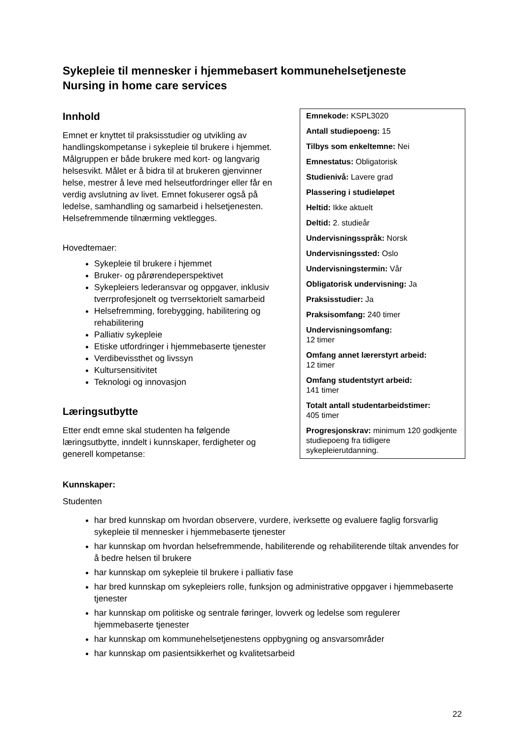Sykepleie til mennesker i hjemmebasert kommunehelsetjeneste
Nursing in home care services
Emnekode: KSPL3020
Antall studiepoeng: 15
Tilbys som enkeltemne: Nei
Emnestatus: Obligatorisk
Studienivå: Lavere grad
Plassering i studieløpet
Heltid: Ikke aktuelt
Deltid: 2. studieår
Undervisningsspråk: Norsk
Undervisningssted: Oslo
Undervisningstermin: Vår
Obligatorisk undervisning: Ja
Praksisstudier: Ja
Praksisomfang: 240 timer
Undervisningsomfang:
12 timer
Omfang annet lærerstyrt arbeid:
12 timer
Omfang studentstyrt arbeid:
141 timer
Totalt antall studentarbeidstimer:
405 timer
Progresjonskrav: minimum 120 godkjente studiepoeng fra tidligere sykepleierutdanning.
Innhold
Emnet er knyttet til praksisstudier og utvikling av handlingskompetanse i sykepleie til brukere i hjemmet. Målgruppen er både brukere med kort- og langvarig helsesvikt. Målet er å bidra til at brukeren gjenvinner helse, mestrer å leve med helseutfordringer eller får en verdig avslutning av livet. Emnet fokuserer også på ledelse, samhandling og samarbeid i helsetjenesten. Helsefremmende tilnærming vektlegges.
Hovedtemaer:
Sykepleie til brukere i hjemmet
Bruker- og pårørendeperspektivet
Sykepleiers lederansvar og oppgaver, inklusiv tverrprofesjonelt og tverrsektorielt samarbeid
Helsefremming, forebygging, habilitering og rehabilitering
Palliativ sykepleie
Etiske utfordringer i hjemmebaserte tjenester
Verdibevissthet og livssyn
Kultursensitivitet
Teknologi og innovasjon
Læringsutbytte
Etter endt emne skal studenten ha følgende
læringsutbytte, inndelt i kunnskaper, ferdigheter og generell kompetanse:
Kunnskaper:
Studenten
har bred kunnskap om hvordan observere, vurdere, iverksette og evaluere faglig forsvarlig sykepleie til mennesker i hjemmebaserte tjenester
har kunnskap om hvordan helsefremmende, habiliterende og rehabiliterende tiltak anvendes for å bedre helsen til brukere
har kunnskap om sykepleie til brukere i palliativ fase
har bred kunnskap om sykepleiers rolle, funksjon og administrative oppgaver i hjemmebaserte tjenester
har kunnskap om politiske og sentrale føringer, lovverk og ledelse som regulerer hjemmebaserte tjenester
har kunnskap om kommunehelsetjenestens oppbygning og ansvarsområder
har kunnskap om pasientsikkerhet og kvalitetsarbeid
22